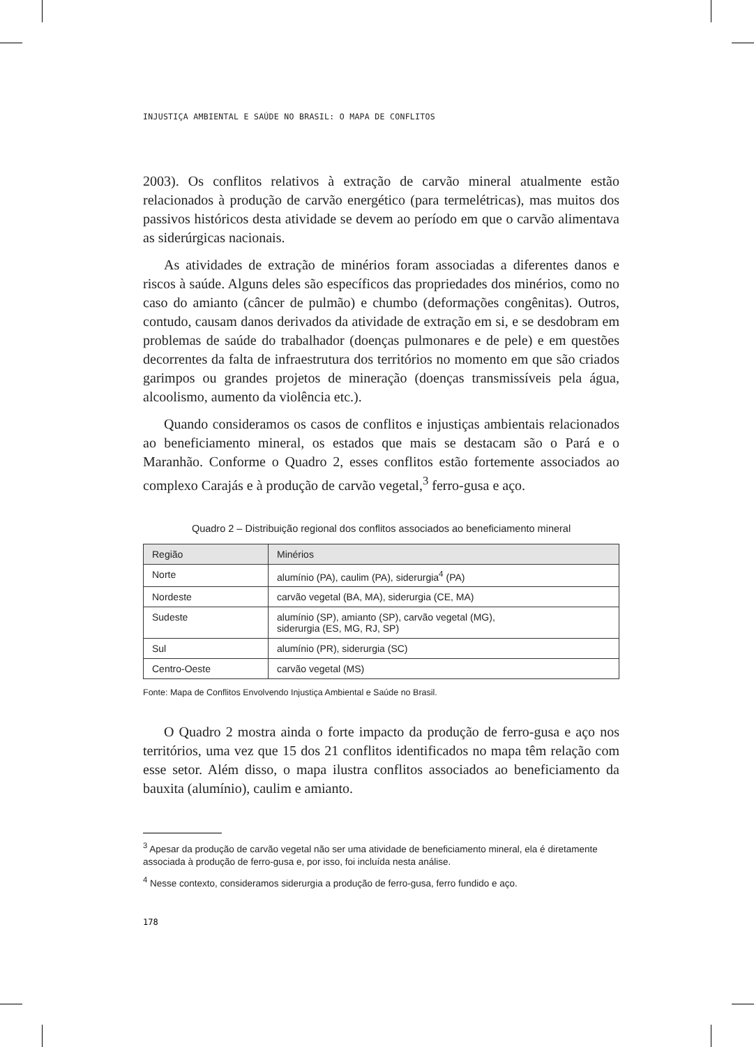INJUSTIÇA AMBIENTAL E SAÚDE NO BRASIL: O MAPA DE CONFLITOS
2003). Os conflitos relativos à extração de carvão mineral atualmente estão relacionados à produção de carvão energético (para termelétricas), mas muitos dos passivos históricos desta atividade se devem ao período em que o carvão alimentava as siderúrgicas nacionais.
As atividades de extração de minérios foram associadas a diferentes danos e riscos à saúde. Alguns deles são específicos das propriedades dos minérios, como no caso do amianto (câncer de pulmão) e chumbo (deformações congênitas). Outros, contudo, causam danos derivados da atividade de extração em si, e se desdobram em problemas de saúde do trabalhador (doenças pulmonares e de pele) e em questões decorrentes da falta de infraestrutura dos territórios no momento em que são criados garimpos ou grandes projetos de mineração (doenças transmissíveis pela água, alcoolismo, aumento da violência etc.).
Quando consideramos os casos de conflitos e injustiças ambientais relacionados ao beneficiamento mineral, os estados que mais se destacam são o Pará e o Maranhão. Conforme o Quadro 2, esses conflitos estão fortemente associados ao complexo Carajás e à produção de carvão vegetal,<sup>3</sup> ferro-gusa e aço.
Quadro 2 – Distribuição regional dos conflitos associados ao beneficiamento mineral
| Região | Minérios |
| --- | --- |
| Norte | alumínio (PA), caulim (PA), siderurgia<sup>4</sup> (PA) |
| Nordeste | carvão vegetal (BA, MA), siderurgia (CE, MA) |
| Sudeste | alumínio (SP), amianto (SP), carvão vegetal (MG), siderurgia (ES, MG, RJ, SP) |
| Sul | alumínio (PR), siderurgia (SC) |
| Centro-Oeste | carvão vegetal (MS) |
Fonte: Mapa de Conflitos Envolvendo Injustiça Ambiental e Saúde no Brasil.
O Quadro 2 mostra ainda o forte impacto da produção de ferro-gusa e aço nos territórios, uma vez que 15 dos 21 conflitos identificados no mapa têm relação com esse setor. Além disso, o mapa ilustra conflitos associados ao beneficiamento da bauxita (alumínio), caulim e amianto.
<sup>3</sup> Apesar da produção de carvão vegetal não ser uma atividade de beneficiamento mineral, ela é diretamente associada à produção de ferro-gusa e, por isso, foi incluída nesta análise.
<sup>4</sup> Nesse contexto, consideramos siderurgia a produção de ferro-gusa, ferro fundido e aço.
178